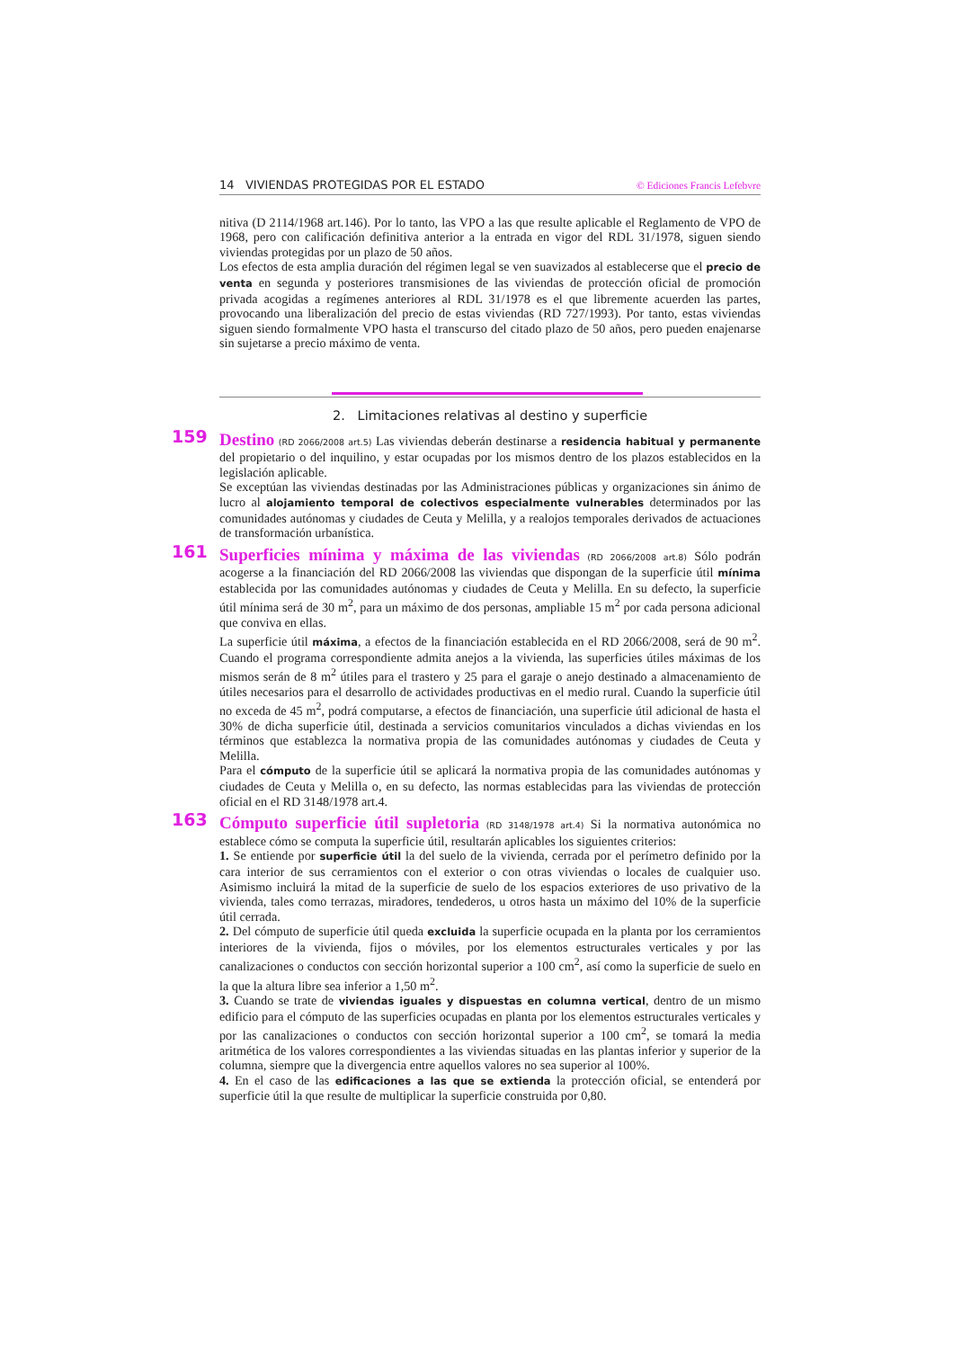14 VIVIENDAS PROTEGIDAS POR EL ESTADO © Ediciones Francis Lefebvre
nitiva (D 2114/1968 art.146). Por lo tanto, las VPO a las que resulte aplicable el Reglamento de VPO de 1968, pero con calificación definitiva anterior a la entrada en vigor del RDL 31/1978, siguen siendo viviendas protegidas por un plazo de 50 años.
Los efectos de esta amplia duración del régimen legal se ven suavizados al establecerse que el precio de venta en segunda y posteriores transmisiones de las viviendas de protección oficial de promoción privada acogidas a regímenes anteriores al RDL 31/1978 es el que libremente acuerden las partes, provocando una liberalización del precio de estas viviendas (RD 727/1993). Por tanto, estas viviendas siguen siendo formalmente VPO hasta el transcurso del citado plazo de 50 años, pero pueden enajenarse sin sujetarse a precio máximo de venta.
2. Limitaciones relativas al destino y superficie
159
Destino (RD 2066/2008 art.5) Las viviendas deberán destinarse a residencia habitual y permanente del propietario o del inquilino, y estar ocupadas por los mismos dentro de los plazos establecidos en la legislación aplicable.
Se exceptúan las viviendas destinadas por las Administraciones públicas y organizaciones sin ánimo de lucro al alojamiento temporal de colectivos especialmente vulnerables determinados por las comunidades autónomas y ciudades de Ceuta y Melilla, y a realojos temporales derivados de actuaciones de transformación urbanística.
161
Superficies mínima y máxima de las viviendas (RD 2066/2008 art.8) Sólo podrán acogerse a la financiación del RD 2066/2008 las viviendas que dispongan de la superficie útil mínima establecida por las comunidades autónomas y ciudades de Ceuta y Melilla. En su defecto, la superficie útil mínima será de 30 m<sup>2</sup>, para un máximo de dos personas, ampliable 15 m<sup>2</sup> por cada persona adicional que conviva en ellas.
La superficie útil máxima, a efectos de la financiación establecida en el RD 2066/2008, será de 90 m<sup>2</sup>. Cuando el programa correspondiente admita anejos a la vivienda, las superficies útiles máximas de los mismos serán de 8 m<sup>2</sup> útiles para el trastero y 25 para el garaje o anejo destinado a almacenamiento de útiles necesarios para el desarrollo de actividades productivas en el medio rural. Cuando la superficie útil no exceda de 45 m<sup>2</sup>, podrá computarse, a efectos de financiación, una superficie útil adicional de hasta el 30% de dicha superficie útil, destinada a servicios comunitarios vinculados a dichas viviendas en los términos que establezca la normativa propia de las comunidades autónomas y ciudades de Ceuta y Melilla.
Para el cómputo de la superficie útil se aplicará la normativa propia de las comunidades autónomas y ciudades de Ceuta y Melilla o, en su defecto, las normas establecidas para las viviendas de protección oficial en el RD 3148/1978 art.4.
163
Cómputo superficie útil supletoria (RD 3148/1978 art.4) Si la normativa autonómica no establece cómo se computa la superficie útil, resultarán aplicables los siguientes criterios:
1. Se entiende por superficie útil la del suelo de la vivienda, cerrada por el perímetro definido por la cara interior de sus cerramientos con el exterior o con otras viviendas o locales de cualquier uso. Asimismo incluirá la mitad de la superficie de suelo de los espacios exteriores de uso privativo de la vivienda, tales como terrazas, miradores, tendederos, u otros hasta un máximo del 10% de la superficie útil cerrada.
2. Del cómputo de superficie útil queda excluida la superficie ocupada en la planta por los cerramientos interiores de la vivienda, fijos o móviles, por los elementos estructurales verticales y por las canalizaciones o conductos con sección horizontal superior a 100 cm<sup>2</sup>, así como la superficie de suelo en la que la altura libre sea inferior a 1,50 m<sup>2</sup>.
3. Cuando se trate de viviendas iguales y dispuestas en columna vertical, dentro de un mismo edificio para el cómputo de las superficies ocupadas en planta por los elementos estructurales verticales y por las canalizaciones o conductos con sección horizontal superior a 100 cm<sup>2</sup>, se tomará la media aritmética de los valores correspondientes a las viviendas situadas en las plantas inferior y superior de la columna, siempre que la divergencia entre aquellos valores no sea superior al 100%.
4. En el caso de las edificaciones a las que se extienda la protección oficial, se entenderá por superficie útil la que resulte de multiplicar la superficie construida por 0,80.